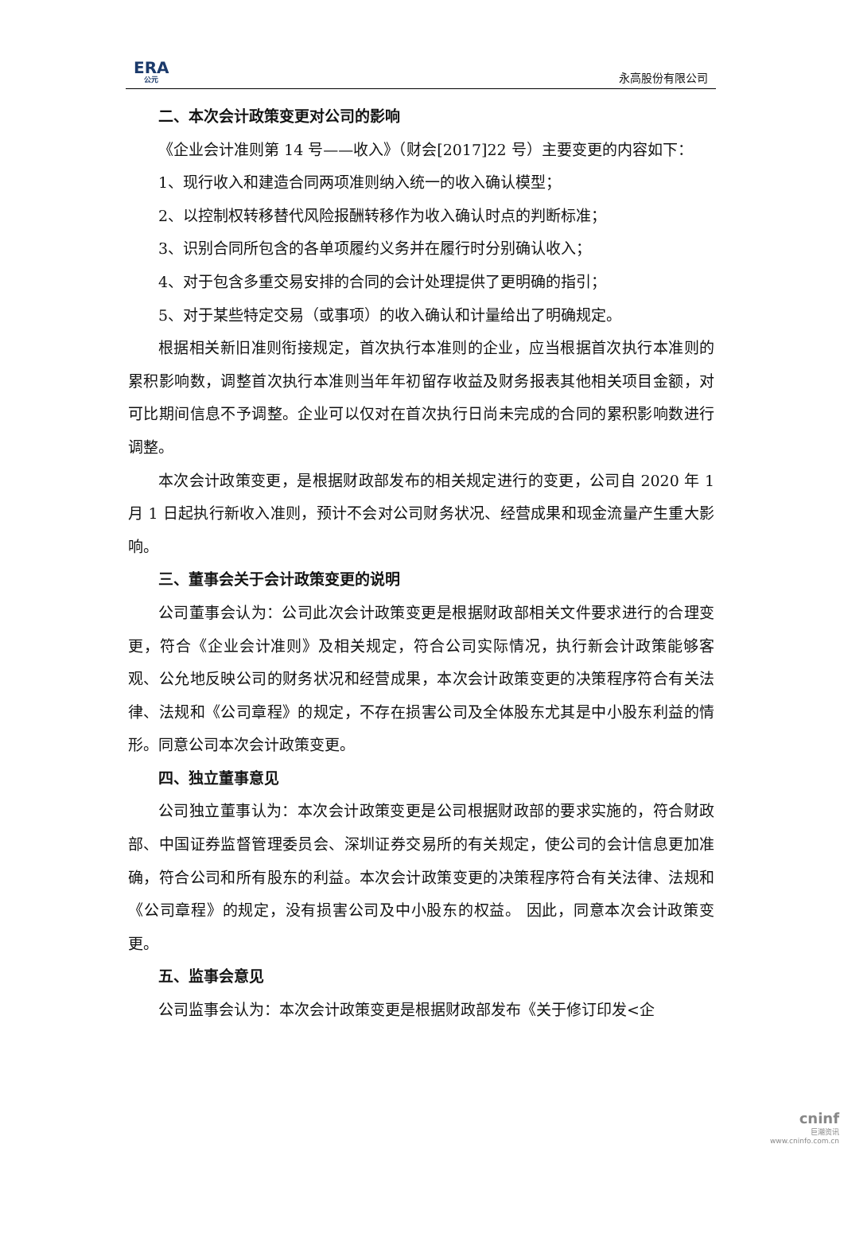ERA
公元
永高股份有限公司
二、本次会计政策变更对公司的影响
《企业会计准则第 14 号——收入》（财会[2017]22 号）主要变更的内容如下：
1、现行收入和建造合同两项准则纳入统一的收入确认模型；
2、以控制权转移替代风险报酬转移作为收入确认时点的判断标准；
3、识别合同所包含的各单项履约义务并在履行时分别确认收入；
4、对于包含多重交易安排的合同的会计处理提供了更明确的指引；
5、对于某些特定交易（或事项）的收入确认和计量给出了明确规定。
根据相关新旧准则衔接规定，首次执行本准则的企业，应当根据首次执行本准则的累积影响数，调整首次执行本准则当年年初留存收益及财务报表其他相关项目金额，对可比期间信息不予调整。企业可以仅对在首次执行日尚未完成的合同的累积影响数进行调整。
本次会计政策变更，是根据财政部发布的相关规定进行的变更，公司自 2020 年 1 月 1 日起执行新收入准则，预计不会对公司财务状况、经营成果和现金流量产生重大影响。
三、董事会关于会计政策变更的说明
公司董事会认为：公司此次会计政策变更是根据财政部相关文件要求进行的合理变更，符合《企业会计准则》及相关规定，符合公司实际情况，执行新会计政策能够客观、公允地反映公司的财务状况和经营成果，本次会计政策变更的决策程序符合有关法律、法规和《公司章程》的规定，不存在损害公司及全体股东尤其是中小股东利益的情形。同意公司本次会计政策变更。
四、独立董事意见
公司独立董事认为：本次会计政策变更是公司根据财政部的要求实施的，符合财政部、中国证券监督管理委员会、深圳证券交易所的有关规定，使公司的会计信息更加准确，符合公司和所有股东的利益。本次会计政策变更的决策程序符合有关法律、法规和《公司章程》的规定，没有损害公司及中小股东的权益。 因此，同意本次会计政策变更。
五、监事会意见
公司监事会认为：本次会计政策变更是根据财政部发布《关于修订印发<企
cninf
巨潮资讯
www.cninfo.com.cn